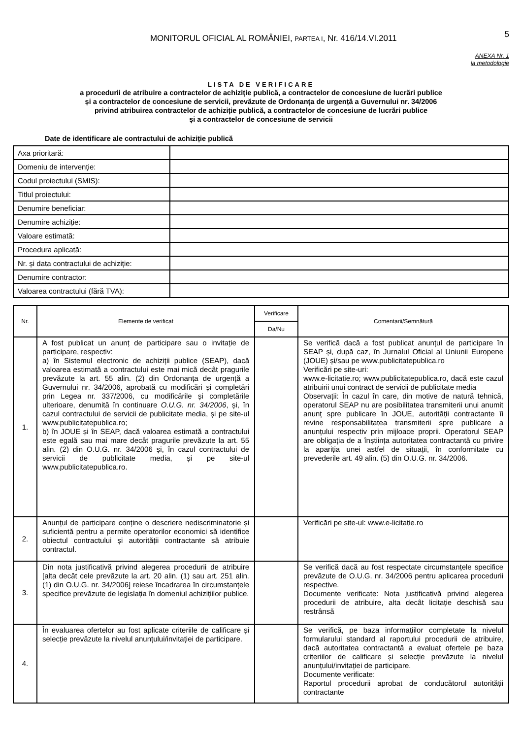MONITORUL OFICIAL AL ROMÂNIEI, PARTEA I, Nr. 416/14.VI.2011
5
ANEXA Nr. 1
la metodologie
LISTA DE VERIFICARE
a procedurii de atribuire a contractelor de achiziție publică, a contractelor de concesiune de lucrări publice
și a contractelor de concesiune de servicii, prevăzute de Ordonanța de urgență a Guvernului nr. 34/2006
privind atribuirea contractelor de achiziție publică, a contractelor de concesiune de lucrări publice
și a contractelor de concesiune de servicii
Date de identificare ale contractului de achiziție publică
| Axa prioritară: | |
| Domeniu de intervenție: | |
| Codul proiectului (SMIS): | |
| Titlul proiectului: | |
| Denumire beneficiar: | |
| Denumire achiziție: | |
| Valoare estimată: | |
| Procedura aplicată: | |
| Nr. și data contractului de achiziție: | |
| Denumire contractor: | |
| Valoarea contractului (fără TVA): | |
| Nr. | Elemente de verificat | Verificare | Comentarii/Semnătură |
| --- | --- | --- | --- |
| | | Da/Nu | |
| 1. | A fost publicat un anunț de participare sau o invitație de participare, respectiv: a) în Sistemul electronic de achiziții publice (SEAP), dacă valoarea estimată a contractului este mai mică decât pragurile prevăzute la art. 55 alin. (2) din Ordonanța de urgență a Guvernului nr. 34/2006, aprobată cu modificări și completări prin Legea nr. 337/2006, cu modificările și completările ulterioare, denumită în continuare O.U.G. nr. 34/2006 , și, în cazul contractului de servicii de publicitate media, și pe site-ul www.publicitatepublica.ro; b) în JOUE și în SEAP, dacă valoarea estimată a contractului este egală sau mai mare decât pragurile prevăzute la art. 55 alin. (2) din O.U.G. nr. 34/2006 și, în cazul contractului de servicii de publicitate media, și pe site-ul www.publicitatepublica.ro. | | Se verifică dacă a fost publicat anunțul de participare în SEAP și, după caz, în Jurnalul Oficial al Uniunii Europene (JOUE) și/sau pe www.publicitatepublica.ro Verificări pe site-uri: www.e-licitatie.ro; www.publicitatepublica.ro, dacă este cazul atribuirii unui contract de servicii de publicitate media Observații: În cazul în care, din motive de natură tehnică, operatorul SEAP nu are posibilitatea transmiterii unui anumit anunț spre publicare în JOUE, autorității contractante îi revine responsabilitatea transmiterii spre publicare a anunțului respectiv prin mijloace proprii. Operatorul SEAP are obligația de a înștiința autoritatea contractantă cu privire la apariția unei astfel de situații, în conformitate cu prevederile art. 49 alin. (5) din O.U.G. nr. 34/2006. |
| 2. | Anunțul de participare conține o descriere nediscriminatorie și suficientă pentru a permite operatorilor economici să identifice obiectul contractului și autorității contractante să atribuie contractul. | | Verificări pe site-ul: www.e-licitatie.ro |
| 3. | Din nota justificativă privind alegerea procedurii de atribuire [alta decât cele prevăzute la art. 20 alin. (1) sau art. 251 alin. (1) din O.U.G. nr. 34/2006] reiese încadrarea în circumstanțele specifice prevăzute de legislația în domeniul achizițiilor publice. | | Se verifică dacă au fost respectate circumstanțele specifice prevăzute de O.U.G. nr. 34/2006 pentru aplicarea procedurii respective. Documente verificate: Nota justificativă privind alegerea procedurii de atribuire, alta decât licitație deschisă sau restrânsă |
| 4. | În evaluarea ofertelor au fost aplicate criteriile de calificare și selecție prevăzute la nivelul anunțului/invitației de participare. | | Se verifică, pe baza informațiilor completate la nivelul formularului standard al raportului procedurii de atribuire, dacă autoritatea contractantă a evaluat ofertele pe baza criteriilor de calificare și selecție prevăzute la nivelul anunțului/invitației de participare. Documente verificate: Raportul procedurii aprobat de conducătorul autorității contractante |